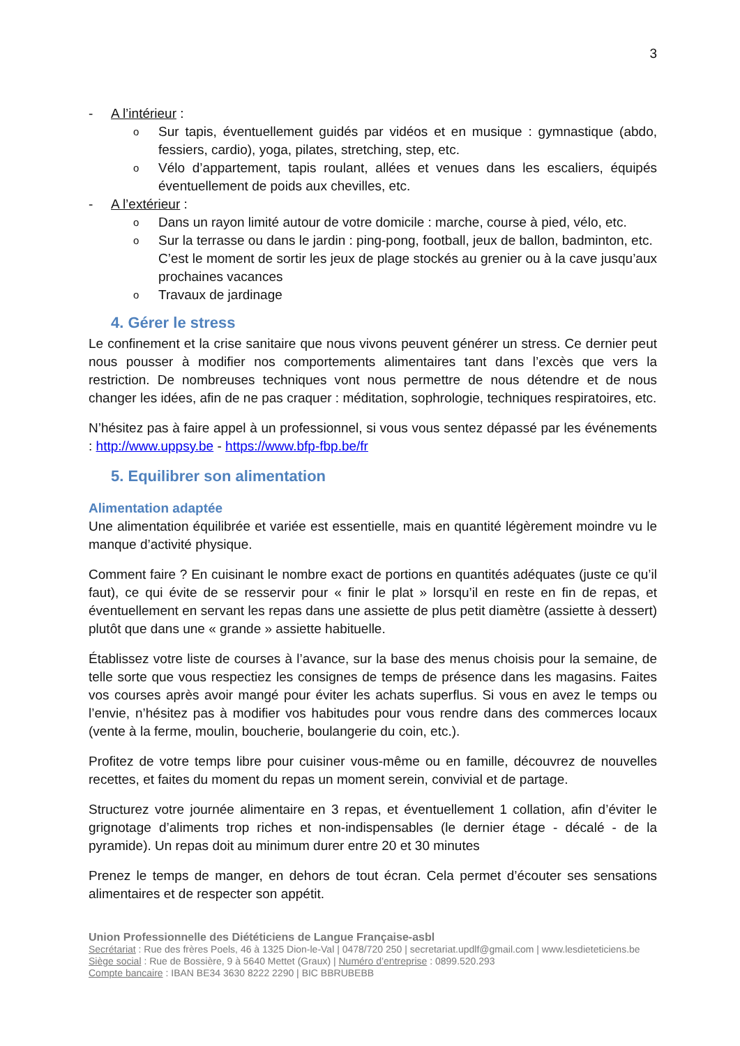3
- A l’intérieur :
o Sur tapis, éventuellement guidés par vidéos et en musique : gymnastique (abdo, fessiers, cardio), yoga, pilates, stretching, step, etc.
o Vélo d’appartement, tapis roulant, allées et venues dans les escaliers, équipés éventuellement de poids aux chevilles, etc.
- A l’extérieur :
o Dans un rayon limité autour de votre domicile : marche, course à pied, vélo, etc.
o Sur la terrasse ou dans le jardin : ping-pong, football, jeux de ballon, badminton, etc.
C’est le moment de sortir les jeux de plage stockés au grenier ou à la cave jusqu’aux prochaines vacances
o Travaux de jardinage
4. Gérer le stress
Le confinement et la crise sanitaire que nous vivons peuvent générer un stress. Ce dernier peut nous pousser à modifier nos comportements alimentaires tant dans l’excès que vers la restriction. De nombreuses techniques vont nous permettre de nous détendre et de nous changer les idées, afin de ne pas craquer : méditation, sophrologie, techniques respiratoires, etc.
N’hésitez pas à faire appel à un professionnel, si vous vous sentez dépassé par les événements : http://www.uppsy.be - https://www.bfp-fbp.be/fr
5. Equilibrer son alimentation
Alimentation adaptée
Une alimentation équilibrée et variée est essentielle, mais en quantité légèrement moindre vu le manque d’activité physique.
Comment faire ? En cuisinant le nombre exact de portions en quantités adéquates (juste ce qu’il faut), ce qui évite de se resservir pour « finir le plat » lorsqu’il en reste en fin de repas, et éventuellement en servant les repas dans une assiette de plus petit diamètre (assiette à dessert) plutôt que dans une « grande » assiette habituelle.
Établissez votre liste de courses à l’avance, sur la base des menus choisis pour la semaine, de telle sorte que vous respectiez les consignes de temps de présence dans les magasins. Faites vos courses après avoir mangé pour éviter les achats superflus. Si vous en avez le temps ou l’envie, n’hésitez pas à modifier vos habitudes pour vous rendre dans des commerces locaux (vente à la ferme, moulin, boucherie, boulangerie du coin, etc.).
Profitez de votre temps libre pour cuisiner vous-même ou en famille, découvrez de nouvelles recettes, et faites du moment du repas un moment serein, convivial et de partage.
Structurez votre journée alimentaire en 3 repas, et éventuellement 1 collation, afin d’éviter le grignotage d’aliments trop riches et non-indispensables (le dernier étage - décalé - de la pyramide). Un repas doit au minimum durer entre 20 et 30 minutes
Prenez le temps de manger, en dehors de tout écran. Cela permet d’écouter ses sensations alimentaires et de respecter son appétit.
Union Professionnelle des Diététiciens de Langue Française-asbl
Secrétariat : Rue des frères Poels, 46 à 1325 Dion-le-Val | 0478/720 250 | secretariat.updlf@gmail.com | www.lesdieteticiens.be
Siège social : Rue de Bossière, 9 à 5640 Mettet (Graux) | Numéro d’entreprise : 0899.520.293
Compte bancaire : IBAN BE34 3630 8222 2290 | BIC BBRUBEBB